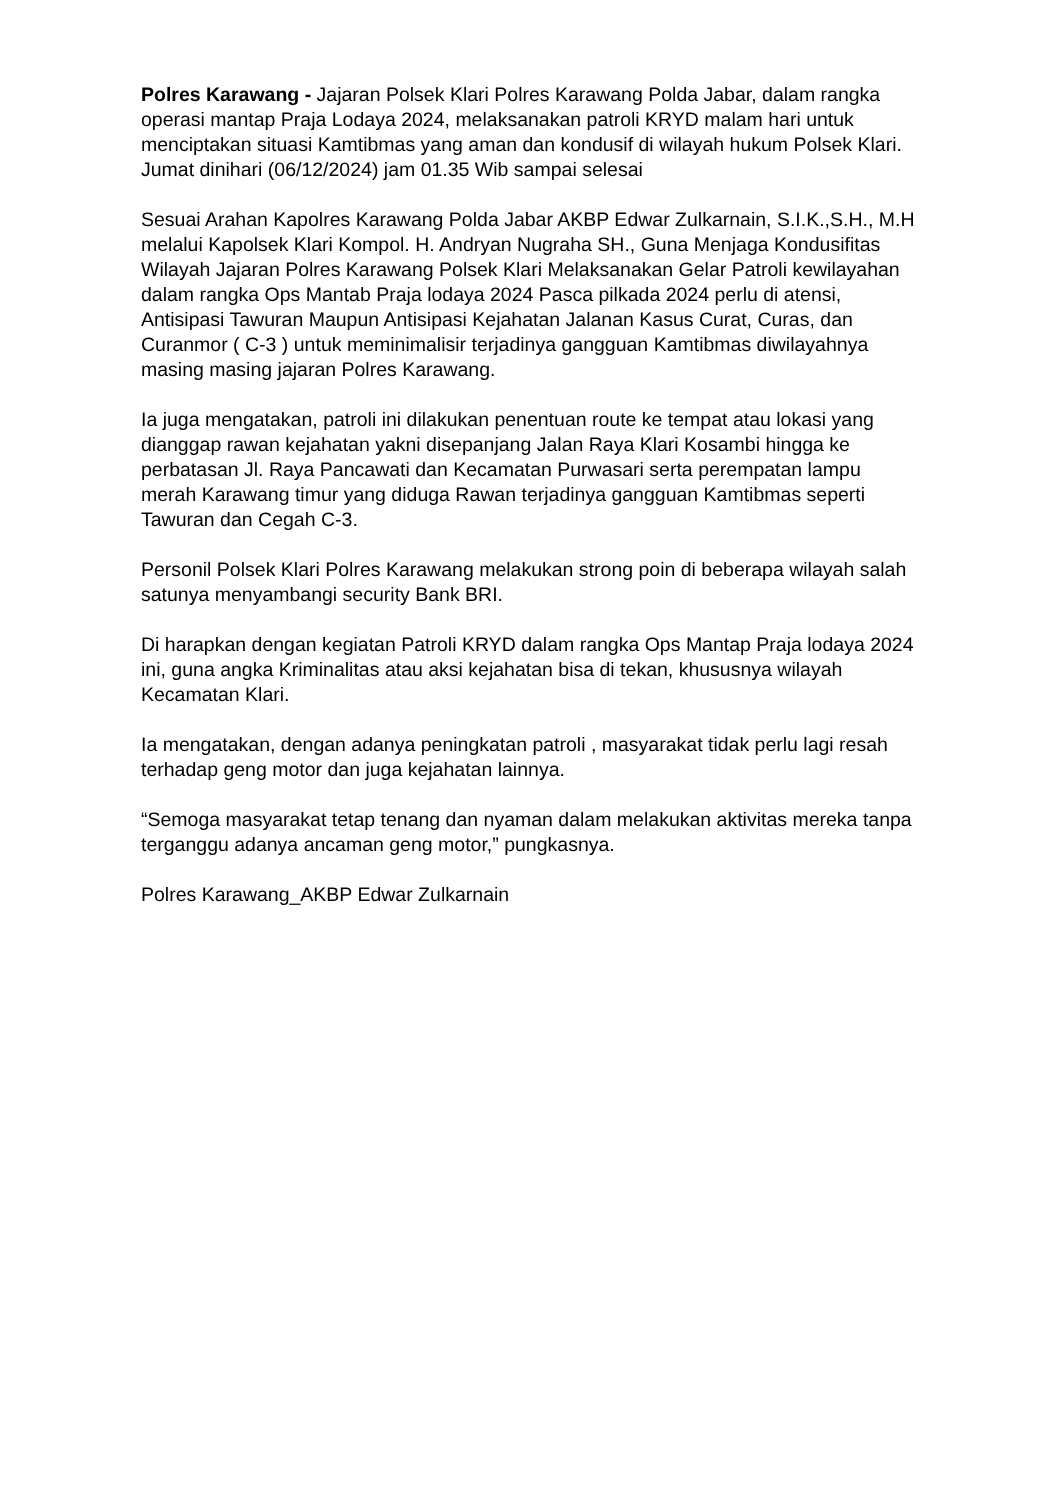Polres Karawang - Jajaran Polsek Klari Polres Karawang Polda Jabar, dalam rangka operasi mantap Praja Lodaya 2024, melaksanakan patroli KRYD malam hari untuk menciptakan situasi Kamtibmas yang aman dan kondusif di wilayah hukum Polsek Klari. Jumat dinihari (06/12/2024) jam 01.35 Wib sampai selesai
Sesuai Arahan Kapolres Karawang Polda Jabar AKBP Edwar Zulkarnain, S.I.K.,S.H., M.H melalui Kapolsek Klari Kompol. H. Andryan Nugraha SH., Guna Menjaga Kondusifitas Wilayah Jajaran Polres Karawang Polsek Klari Melaksanakan Gelar Patroli kewilayahan dalam rangka Ops Mantab Praja lodaya 2024 Pasca pilkada 2024 perlu di atensi, Antisipasi Tawuran Maupun Antisipasi Kejahatan Jalanan Kasus Curat, Curas, dan Curanmor ( C-3 ) untuk meminimalisir terjadinya gangguan Kamtibmas diwilayahnya masing masing jajaran Polres Karawang.
Ia juga mengatakan, patroli ini dilakukan penentuan route ke tempat atau lokasi yang dianggap rawan kejahatan yakni disepanjang Jalan Raya Klari Kosambi hingga ke perbatasan Jl. Raya Pancawati dan Kecamatan Purwasari serta perempatan lampu merah Karawang timur yang diduga Rawan terjadinya gangguan Kamtibmas seperti Tawuran dan Cegah C-3.
Personil Polsek Klari Polres Karawang melakukan strong poin di beberapa wilayah salah satunya menyambangi security Bank BRI.
Di harapkan dengan kegiatan Patroli KRYD dalam rangka Ops Mantap Praja lodaya 2024 ini, guna angka Kriminalitas atau aksi kejahatan bisa di tekan, khususnya wilayah Kecamatan Klari.
Ia mengatakan, dengan adanya peningkatan patroli , masyarakat tidak perlu lagi resah terhadap geng motor dan juga kejahatan lainnya.
“Semoga masyarakat tetap tenang dan nyaman dalam melakukan aktivitas mereka tanpa terganggu adanya ancaman geng motor,” pungkasnya.
Polres Karawang_AKBP Edwar Zulkarnain